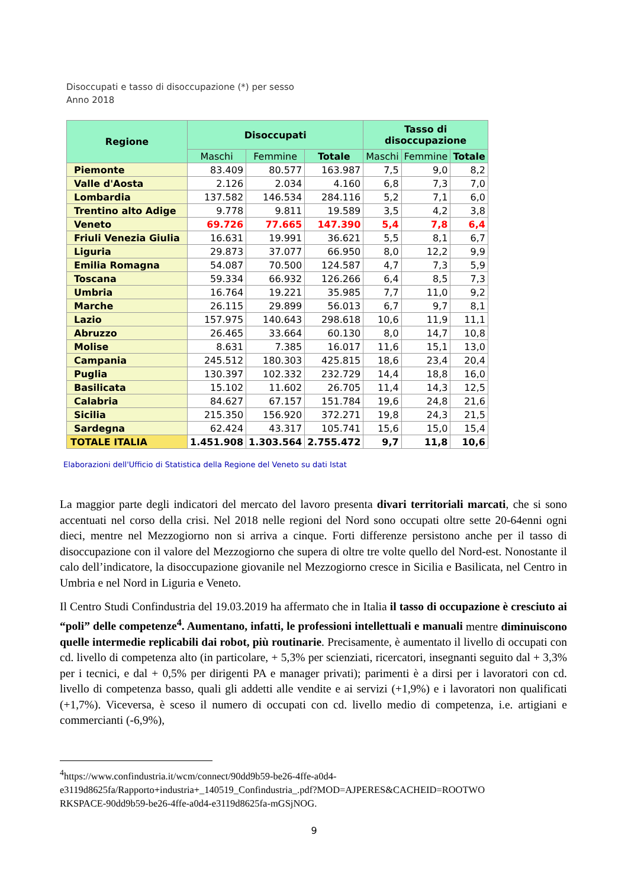Disoccupati e tasso di disoccupazione (*) per sesso
Anno 2018
| Regione | Disoccupati | | | Tasso di disoccupazione | | |
| --- | --- | --- | --- | --- | --- | --- |
| | Maschi | Femmine | Totale | Maschi | Femmine | Totale |
| Piemonte | 83.409 | 80.577 | 163.987 | 7,5 | 9,0 | 8,2 |
| Valle d'Aosta | 2.126 | 2.034 | 4.160 | 6,8 | 7,3 | 7,0 |
| Lombardia | 137.582 | 146.534 | 284.116 | 5,2 | 7,1 | 6,0 |
| Trentino alto Adige | 9.778 | 9.811 | 19.589 | 3,5 | 4,2 | 3,8 |
| Veneto | 69.726 | 77.665 | 147.390 | 5,4 | 7,8 | 6,4 |
| Friuli Venezia Giulia | 16.631 | 19.991 | 36.621 | 5,5 | 8,1 | 6,7 |
| Liguria | 29.873 | 37.077 | 66.950 | 8,0 | 12,2 | 9,9 |
| Emilia Romagna | 54.087 | 70.500 | 124.587 | 4,7 | 7,3 | 5,9 |
| Toscana | 59.334 | 66.932 | 126.266 | 6,4 | 8,5 | 7,3 |
| Umbria | 16.764 | 19.221 | 35.985 | 7,7 | 11,0 | 9,2 |
| Marche | 26.115 | 29.899 | 56.013 | 6,7 | 9,7 | 8,1 |
| Lazio | 157.975 | 140.643 | 298.618 | 10,6 | 11,9 | 11,1 |
| Abruzzo | 26.465 | 33.664 | 60.130 | 8,0 | 14,7 | 10,8 |
| Molise | 8.631 | 7.385 | 16.017 | 11,6 | 15,1 | 13,0 |
| Campania | 245.512 | 180.303 | 425.815 | 18,6 | 23,4 | 20,4 |
| Puglia | 130.397 | 102.332 | 232.729 | 14,4 | 18,8 | 16,0 |
| Basilicata | 15.102 | 11.602 | 26.705 | 11,4 | 14,3 | 12,5 |
| Calabria | 84.627 | 67.157 | 151.784 | 19,6 | 24,8 | 21,6 |
| Sicilia | 215.350 | 156.920 | 372.271 | 19,8 | 24,3 | 21,5 |
| Sardegna | 62.424 | 43.317 | 105.741 | 15,6 | 15,0 | 15,4 |
| TOTALE ITALIA | 1.451.908 | 1.303.564 | 2.755.472 | 9,7 | 11,8 | 10,6 |
Elaborazioni dell'Ufficio di Statistica della Regione del Veneto su dati Istat
La maggior parte degli indicatori del mercato del lavoro presenta divari territoriali marcati, che si sono accentuati nel corso della crisi. Nel 2018 nelle regioni del Nord sono occupati oltre sette 20-64enni ogni dieci, mentre nel Mezzogiorno non si arriva a cinque. Forti differenze persistono anche per il tasso di disoccupazione con il valore del Mezzogiorno che supera di oltre tre volte quello del Nord-est. Nonostante il calo dell’indicatore, la disoccupazione giovanile nel Mezzogiorno cresce in Sicilia e Basilicata, nel Centro in Umbria e nel Nord in Liguria e Veneto.
Il Centro Studi Confindustria del 19.03.2019 ha affermato che in Italia il tasso di occupazione è cresciuto ai “poli” delle competenze<sup>4</sup>. Aumentano, infatti, le professioni intellettuali e manuali mentre diminuiscono quelle intermedie replicabili dai robot, più routinarie. Precisamente, è aumentato il livello di occupati con cd. livello di competenza alto (in particolare, + 5,3% per scienziati, ricercatori, insegnanti seguito dal + 3,3% per i tecnici, e dal + 0,5% per dirigenti PA e manager privati); parimenti è a dirsi per i lavoratori con cd. livello di competenza basso, quali gli addetti alle vendite e ai servizi (+1,9%) e i lavoratori non qualificati (+1,7%). Viceversa, è sceso il numero di occupati con cd. livello medio di competenza, i.e. artigiani e commercianti (-6,9%),
<sup>4</sup> https://www.confindustria.it/wcm/connect/90dd9b59-be26-4ffe-a0d4-
e3119d8625fa/Rapporto+industria+_140519_Confindustria_.pdf?MOD=AJPERES&CACHEID=ROOTWO
RKSPACE-90dd9b59-be26-4ffe-a0d4-e3119d8625fa-mGSjNOG.
9